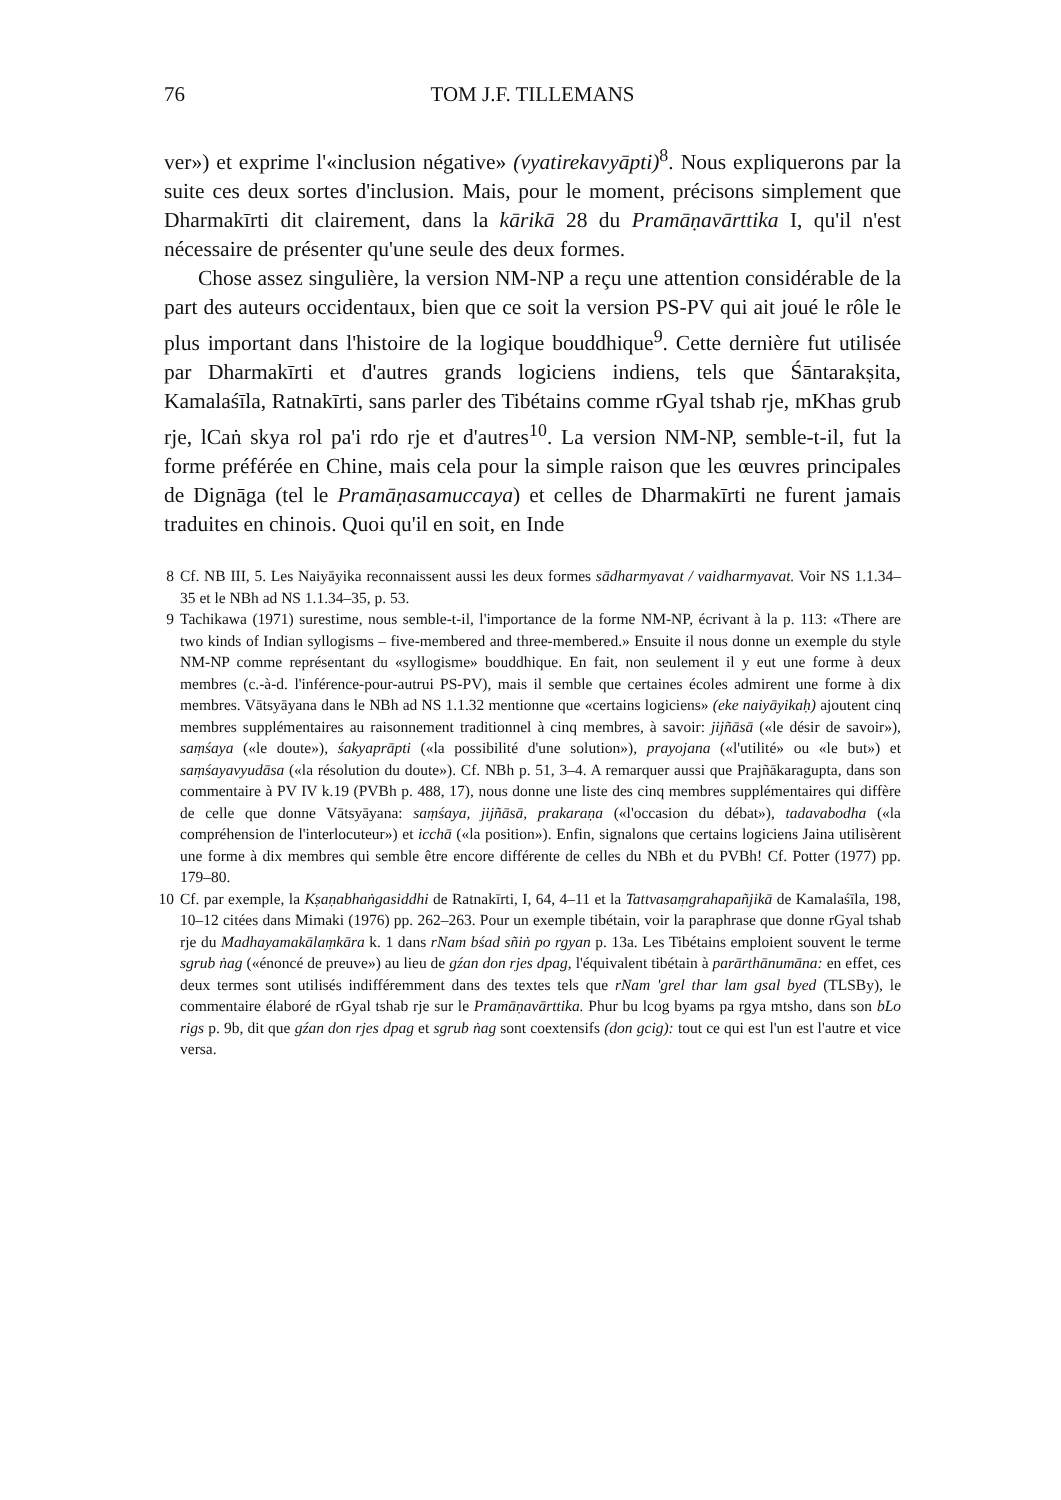76 TOM J.F. TILLEMANS
ver») et exprime l'«inclusion négative» (vyatirekavyāpti)<sup>8</sup>. Nous expliquerons par la suite ces deux sortes d'inclusion. Mais, pour le moment, précisons simplement que Dharmakīrti dit clairement, dans la kārikā 28 du Pramāṇavārttika I, qu'il n'est nécessaire de présenter qu'une seule des deux formes.
Chose assez singulière, la version NM-NP a reçu une attention considérable de la part des auteurs occidentaux, bien que ce soit la version PS-PV qui ait joué le rôle le plus important dans l'histoire de la logique bouddhique<sup>9</sup>. Cette dernière fut utilisée par Dharmakīrti et d'autres grands logiciens indiens, tels que Śāntarakṣita, Kamalaśīla, Ratnakīrti, sans parler des Tibétains comme rGyal tshab rje, mKhas grub rje, lCaṅ skya rol pa'i rdo rje et d'autres<sup>10</sup>. La version NM-NP, semble-t-il, fut la forme préférée en Chine, mais cela pour la simple raison que les œuvres principales de Dignāga (tel le Pramāṇasamuccaya) et celles de Dharmakīrti ne furent jamais traduites en chinois. Quoi qu'il en soit, en Inde
8 Cf. NB III, 5. Les Naiyāyika reconnaissent aussi les deux formes sādharmyavat / vaidharmyavat. Voir NS 1.1.34–35 et le NBh ad NS 1.1.34–35, p. 53.
9 Tachikawa (1971) surestime, nous semble-t-il, l'importance de la forme NM-NP, écrivant à la p. 113: «There are two kinds of Indian syllogisms – five-membered and three-membered.» Ensuite il nous donne un exemple du style NM-NP comme représentant du «syllogisme» bouddhique. En fait, non seulement il y eut une forme à deux membres (c.-à-d. l'inférence-pour-autrui PS-PV), mais il semble que certaines écoles admirent une forme à dix membres. Vātsyāyana dans le NBh ad NS 1.1.32 mentionne que «certains logiciens» (eke naiyāyikaḥ) ajoutent cinq membres supplémentaires au raisonnement traditionnel à cinq membres, à savoir: jijñāsā («le désir de savoir»), saṃśaya («le doute»), śakyaprāpti («la possibilité d'une solution»), prayojana («l'utilité» ou «le but») et saṃśayavyudāsa («la résolution du doute»). Cf. NBh p. 51, 3–4. A remarquer aussi que Prajñākaragupta, dans son commentaire à PV IV k.19 (PVBh p. 488, 17), nous donne une liste des cinq membres supplémentaires qui diffère de celle que donne Vātsyāyana: saṃśaya, jijñāsā, prakaraṇa («l'occasion du débat»), tadavabodha («la compréhension de l'interlocuteur») et icchā («la position»). Enfin, signalons que certains logiciens Jaina utilisèrent une forme à dix membres qui semble être encore différente de celles du NBh et du PVBh! Cf. Potter (1977) pp. 179–80.
10 Cf. par exemple, la Kṣaṇabhaṅgasiddhi de Ratnakīrti, I, 64, 4–11 et la Tattvasaṃgrahapañjikā de Kamalaśīla, 198, 10–12 citées dans Mimaki (1976) pp. 262–263. Pour un exemple tibétain, voir la paraphrase que donne rGyal tshab rje du Madhayamakālaṃkāra k. 1 dans rNam bśad sñiṅ po rgyan p. 13a. Les Tibétains emploient souvent le terme sgrub ṅag («énoncé de preuve») au lieu de gźan don rjes dpag, l'équivalent tibétain à parārthānumāna: en effet, ces deux termes sont utilisés indifféremment dans des textes tels que rNam 'grel thar lam gsal byed (TLSBy), le commentaire élaboré de rGyal tshab rje sur le Pramāṇavārttika. Phur bu lcog byams pa rgya mtsho, dans son bLo rigs p. 9b, dit que gźan don rjes dpag et sgrub ṅag sont coextensifs (don gcig): tout ce qui est l'un est l'autre et vice versa.